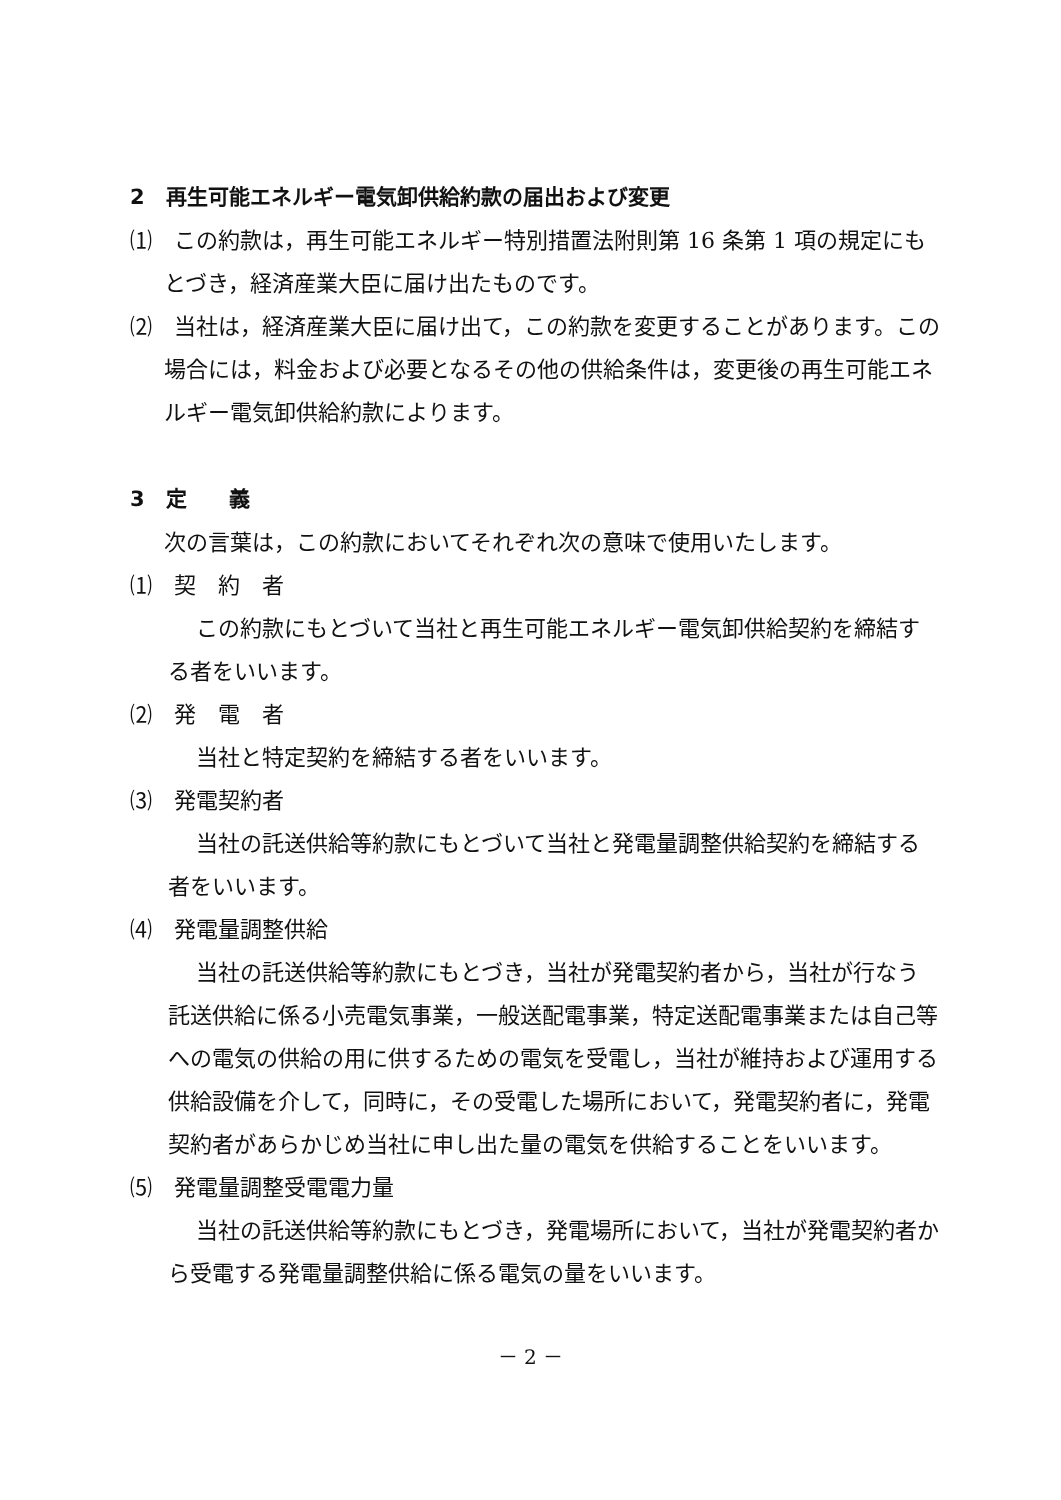2　再生可能エネルギー電気卸供給約款の届出および変更
⑴　この約款は，再生可能エネルギー特別措置法附則第 16 条第 1 項の規定にもとづき，経済産業大臣に届け出たものです。
⑵　当社は，経済産業大臣に届け出て，この約款を変更することがあります。この場合には，料金および必要となるその他の供給条件は，変更後の再生可能エネルギー電気卸供給約款によります。
3　定　　義
次の言葉は，この約款においてそれぞれ次の意味で使用いたします。
⑴　契　約　者
この約款にもとづいて当社と再生可能エネルギー電気卸供給契約を締結する者をいいます。
⑵　発　電　者
当社と特定契約を締結する者をいいます。
⑶　発電契約者
当社の託送供給等約款にもとづいて当社と発電量調整供給契約を締結する者をいいます。
⑷　発電量調整供給
当社の託送供給等約款にもとづき，当社が発電契約者から，当社が行なう託送供給に係る小売電気事業，一般送配電事業，特定送配電事業または自己等への電気の供給の用に供するための電気を受電し，当社が維持および運用する供給設備を介して，同時に，その受電した場所において，発電契約者に，発電契約者があらかじめ当社に申し出た量の電気を供給することをいいます。
⑸　発電量調整受電電力量
当社の託送供給等約款にもとづき，発電場所において，当社が発電契約者から受電する発電量調整供給に係る電気の量をいいます。
－ 2 －